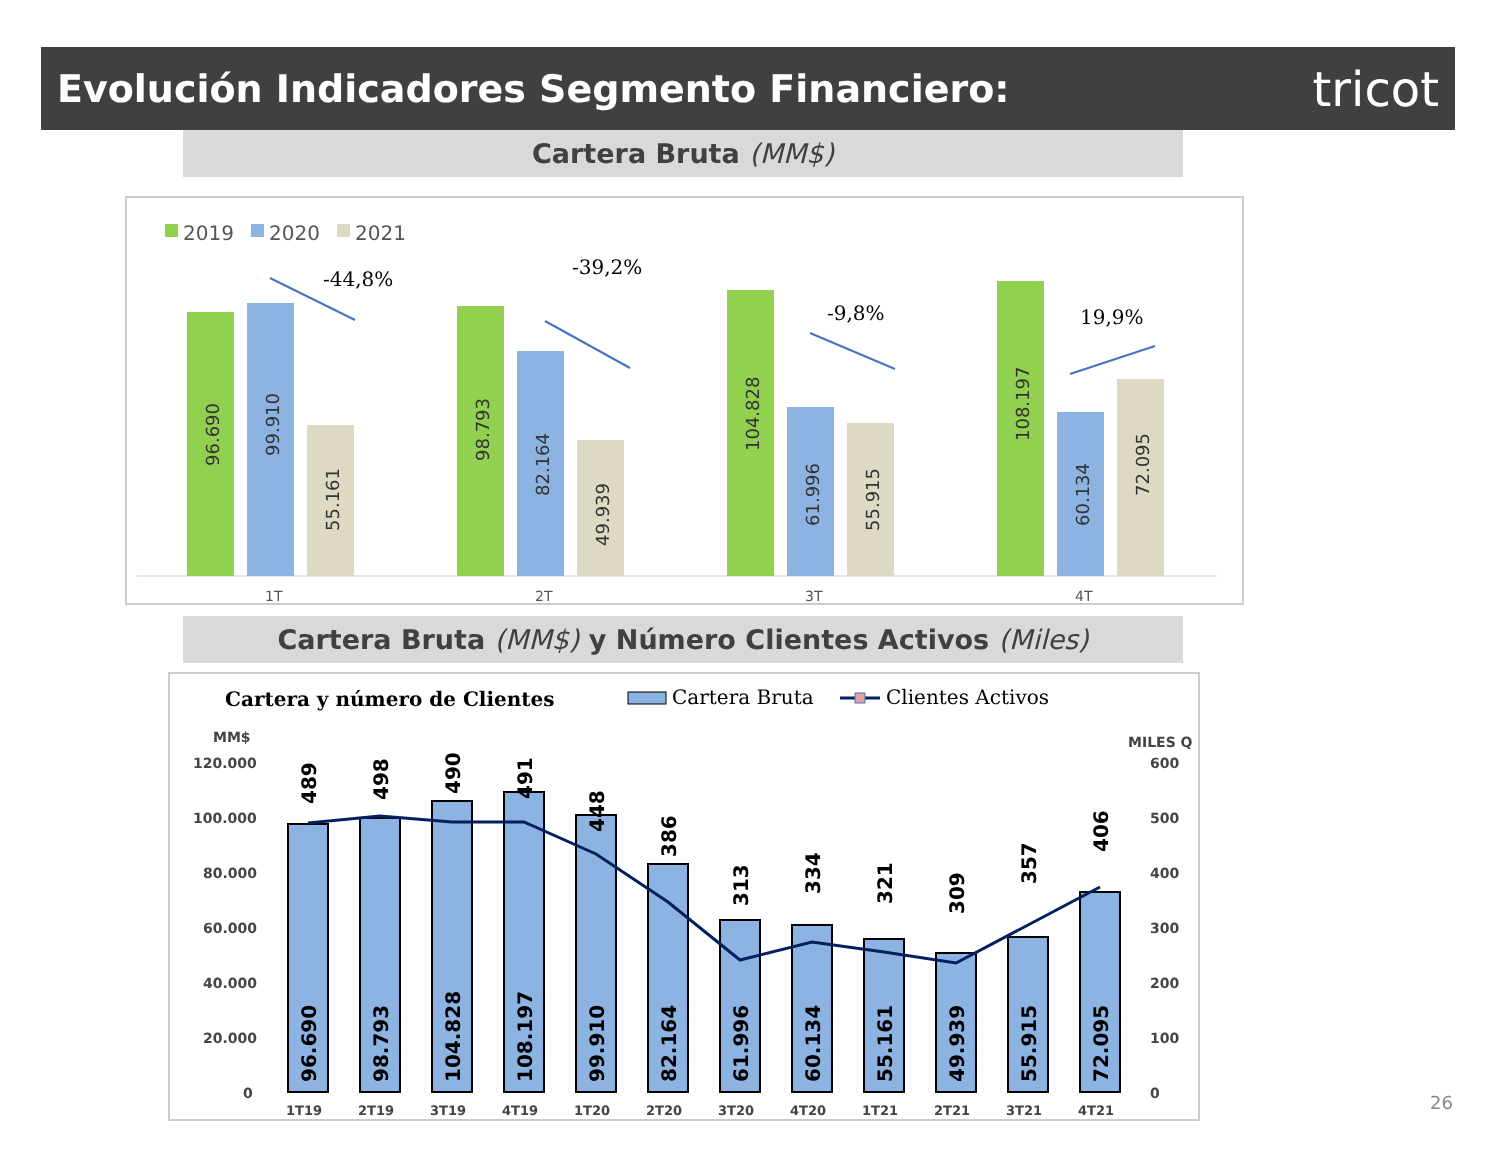Evolución Indicadores Segmento Financiero:
tricot
Cartera Bruta (MM$)
2019
2020
2021
96.690
99.910
55.161
98.793
82.164
49.939
104.828
61.996
55.915
108.197
60.134
72.095
-44,8%
-39,2%
-9,8%
19,9%
1T
2T
3T
4T
Cartera Bruta (MM$) y Número Clientes Activos (Miles)
Cartera y número de Clientes
Cartera Bruta
Clientes Activos
MM$
MILES Q
120.000
100.000
80.000
60.000
40.000
20.000
0
600
500
400
300
200
100
0
96.690
98.793
104.828
108.197
99.910
82.164
61.996
60.134
55.161
49.939
55.915
72.095
489
498
490
491
448
386
313
334
321
309
357
406
1T19
2T19
3T19
4T19
1T20
2T20
3T20
4T20
1T21
2T21
3T21
4T21
26